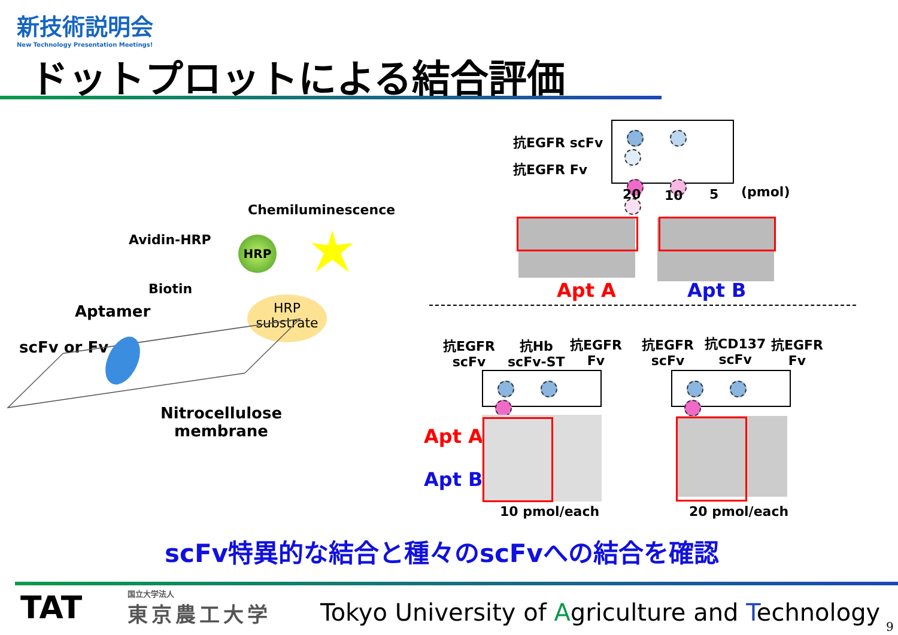新技術説明会
New Technology Presentation Meetings!
ドットプロットによる結合評価
Chemiluminescence
Avidin-HRP HRP
Biotin
Aptamer
HRP
substrate
scFv or Fv
Nitrocellulose
membrane
抗EGFR scFv
抗EGFR Fv
20 10 5 (pmol)
Apt A Apt B
抗EGFR
scFv
抗Hb
scFv-ST
抗EGFR
Fv
抗EGFR
scFv
抗CD137
scFv
抗EGFR
Fv
Apt A
Apt B
10 pmol/each 20 pmol/each
scFv特異的な結合と種々のscFvへの結合を確認
TAT 国立大学法人
東京農工大学
Tokyo University of Agriculture and Technology
9